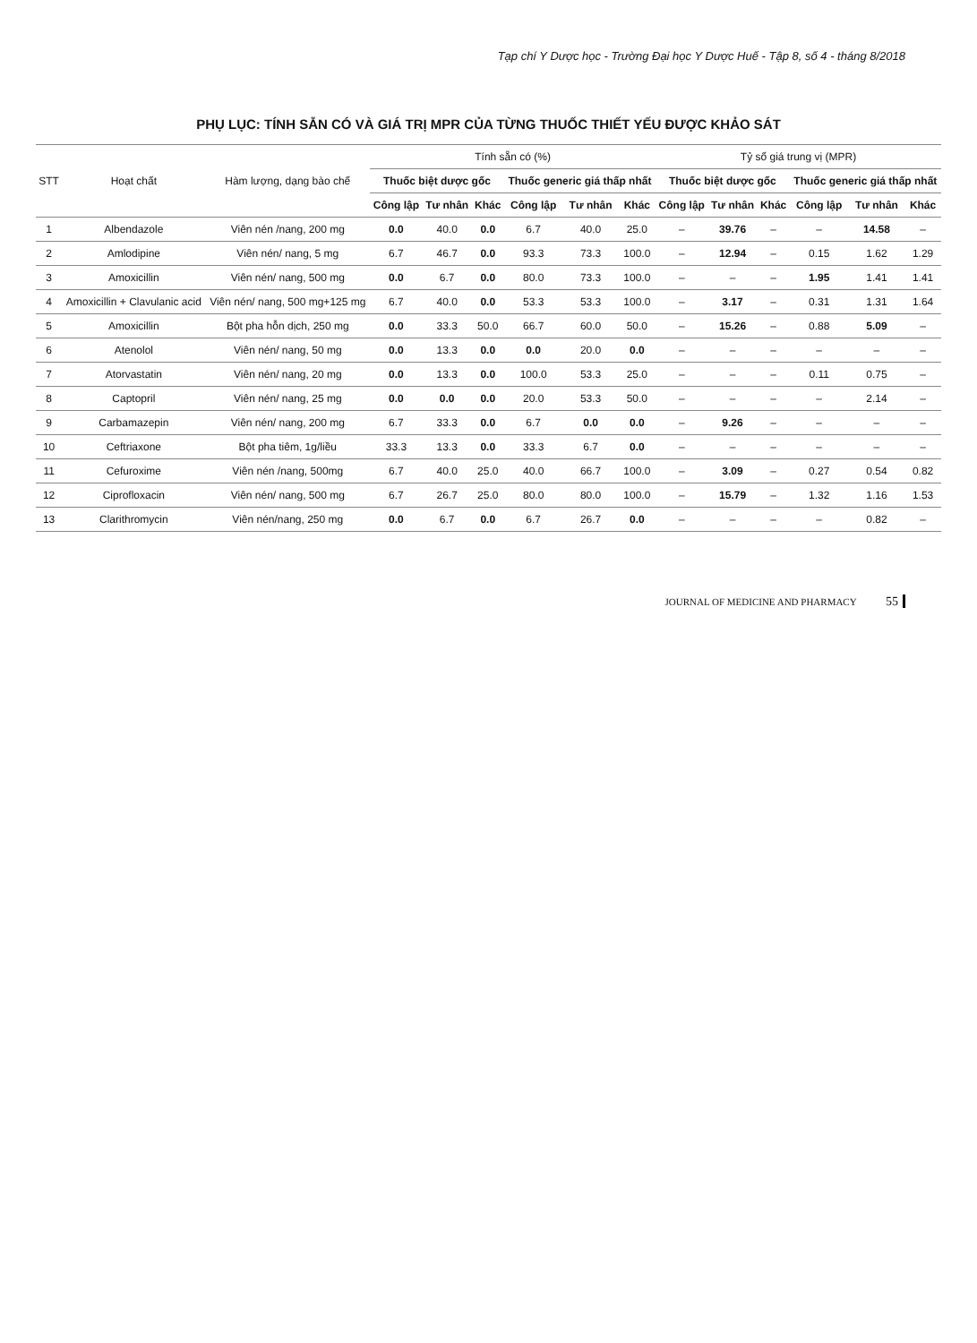Tạp chí Y Dược học - Trường Đại học Y Dược Huế - Tập 8, số 4 - tháng 8/2018
PHỤ LỤC: TÍNH SẴN CÓ VÀ GIÁ TRỊ MPR CỦA TỪNG THUỐC THIẾT YẾU ĐƯỢC KHẢO SÁT
| STT | Hoạt chất | Hàm lượng, dạng bào chế | Tính sẵn có (%) | | | | | | Tỷ số giá trung vị (MPR) | | | | | |
| --- | --- | --- | --- | --- | --- | --- | --- | --- | --- | --- | --- | --- | --- | --- |
| | | | Thuốc biệt dược gốc | | | Thuốc generic giá thấp nhất | | | Thuốc biệt dược gốc | | | Thuốc generic giá thấp nhất | | |
| | | | Công lập | Tư nhân | Khác | Công lập | Tư nhân | Khác | Công lập | Tư nhân | Khác | Công lập | Tư nhân | Khác |
| 1 | Albendazole | Viên nén /nang, 200 mg | 0.0 | 40.0 | 0.0 | 6.7 | 40.0 | 25.0 | – | 39.76 | – | – | 14.58 | – |
| 2 | Amlodipine | Viên nén/ nang, 5 mg | 6.7 | 46.7 | 0.0 | 93.3 | 73.3 | 100.0 | – | 12.94 | – | 0.15 | 1.62 | 1.29 |
| 3 | Amoxicillin | Viên nén/ nang, 500 mg | 0.0 | 6.7 | 0.0 | 80.0 | 73.3 | 100.0 | – | – | – | 1.95 | 1.41 | 1.41 |
| 4 | Amoxicillin + Clavulanic acid | Viên nén/ nang, 500 mg+125 mg | 6.7 | 40.0 | 0.0 | 53.3 | 53.3 | 100.0 | – | 3.17 | – | 0.31 | 1.31 | 1.64 |
| 5 | Amoxicillin | Bột pha hỗn dịch, 250 mg | 0.0 | 33.3 | 50.0 | 66.7 | 60.0 | 50.0 | – | 15.26 | – | 0.88 | 5.09 | – |
| 6 | Atenolol | Viên nén/ nang, 50 mg | 0.0 | 13.3 | 0.0 | 0.0 | 20.0 | 0.0 | – | – | – | – | – | – |
| 7 | Atorvastatin | Viên nén/ nang, 20 mg | 0.0 | 13.3 | 0.0 | 100.0 | 53.3 | 25.0 | – | – | – | 0.11 | 0.75 | – |
| 8 | Captopril | Viên nén/ nang, 25 mg | 0.0 | 0.0 | 0.0 | 20.0 | 53.3 | 50.0 | – | – | – | – | 2.14 | – |
| 9 | Carbamazepin | Viên nén/ nang, 200 mg | 6.7 | 33.3 | 0.0 | 6.7 | 0.0 | 0.0 | – | 9.26 | – | – | – | – |
| 10 | Ceftriaxone | Bột pha tiêm, 1g/liều | 33.3 | 13.3 | 0.0 | 33.3 | 6.7 | 0.0 | – | – | – | – | – | – |
| 11 | Cefuroxime | Viên nén /nang, 500mg | 6.7 | 40.0 | 25.0 | 40.0 | 66.7 | 100.0 | – | 3.09 | – | 0.27 | 0.54 | 0.82 |
| 12 | Ciprofloxacin | Viên nén/ nang, 500 mg | 6.7 | 26.7 | 25.0 | 80.0 | 80.0 | 100.0 | – | 15.79 | – | 1.32 | 1.16 | 1.53 |
| 13 | Clarithromycin | Viên nén/nang, 250 mg | 0.0 | 6.7 | 0.0 | 6.7 | 26.7 | 0.0 | – | – | – | – | 0.82 | – |
JOURNAL OF MEDICINE AND PHARMACY 55